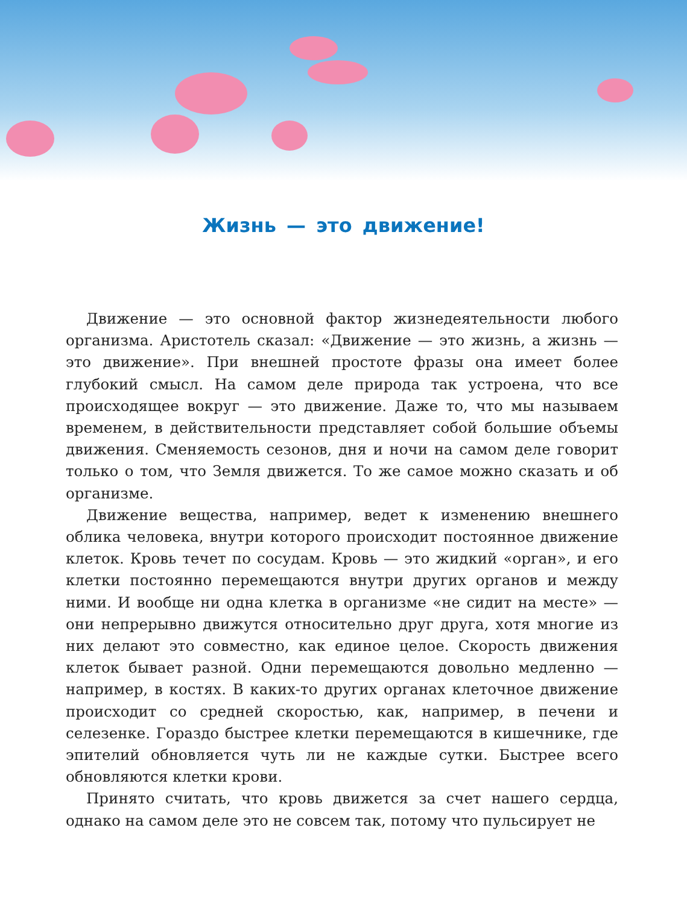Жизнь — это движение!
Движение — это основной фактор жизнедеятельности любого организма. Аристотель сказал: «Движение — это жизнь, а жизнь — это движение». При внешней простоте фразы она имеет более глубокий смысл. На самом деле природа так устроена, что все происходящее вокруг — это движение. Даже то, что мы называем временем, в действительности представляет собой большие объемы движения. Сменяемость сезонов, дня и ночи на самом деле говорит только о том, что Земля движется. То же самое можно сказать и об организме.
Движение вещества, например, ведет к изменению внешнего облика человека, внутри которого происходит постоянное движение клеток. Кровь течет по сосудам. Кровь — это жидкий «орган», и его клетки постоянно перемещаются внутри других органов и между ними. И вообще ни одна клетка в организме «не сидит на месте» — они непрерывно движутся относительно друг друга, хотя многие из них делают это совместно, как единое целое. Скорость движения клеток бывает разной. Одни перемещаются довольно медленно — например, в костях. В каких-то других органах клеточное движение происходит со средней скоростью, как, например, в печени и селезенке. Гораздо быстрее клетки перемещаются в кишечнике, где эпителий обновляется чуть ли не каждые сутки. Быстрее всего обновляются клетки крови.
Принято считать, что кровь движется за счет нашего сердца, однако на самом деле это не совсем так, потому что пульсирует не